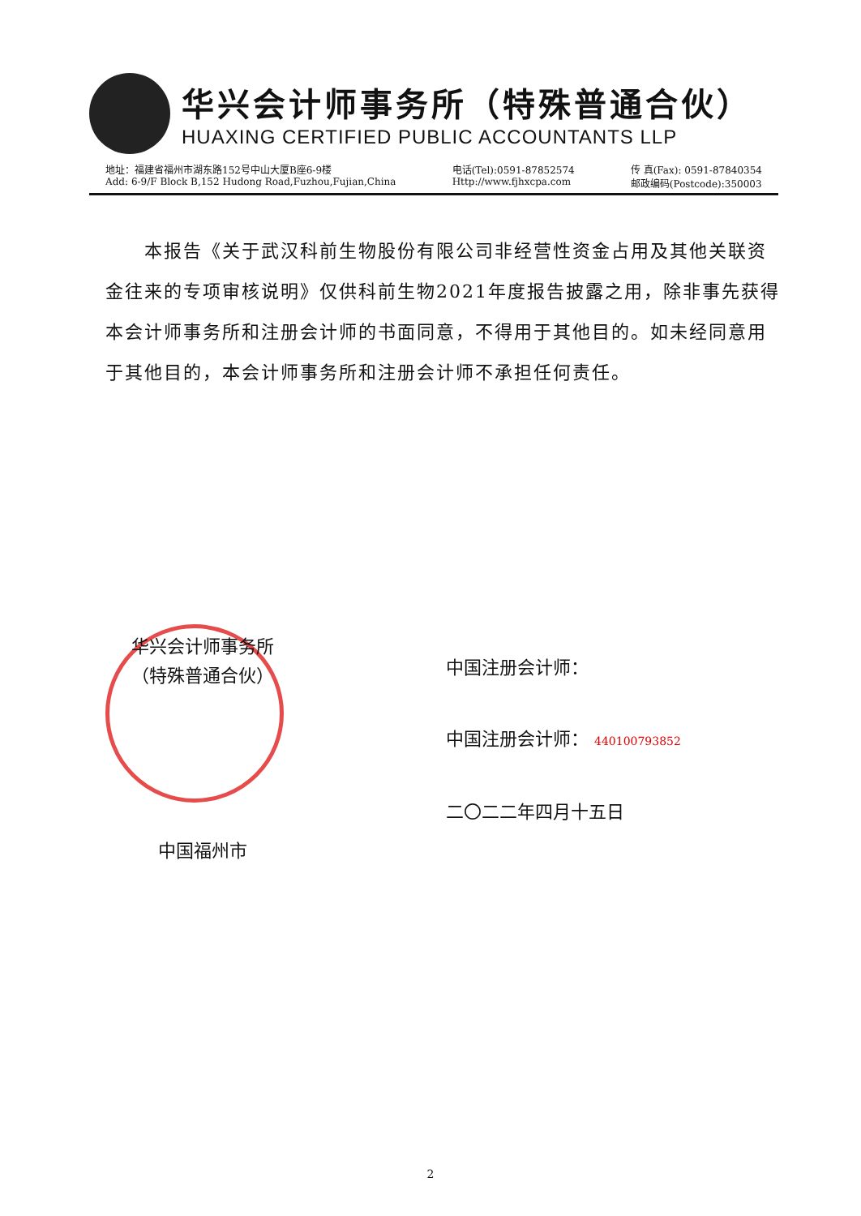华兴会计师事务所（特殊普通合伙）
HUAXING CERTIFIED PUBLIC ACCOUNTANTS LLP
地址：福建省福州市湖东路152号中山大厦B座6-9楼
Add: 6-9/F Block B,152 Hudong Road,Fuzhou,Fujian,China
电话(Tel):0591-87852574
Http://www.fjhxcpa.com
传 真(Fax): 0591-87840354
邮政编码(Postcode):350003
本报告《关于武汉科前生物股份有限公司非经营性资金占用及其他关联资金往来的专项审核说明》仅供科前生物2021年度报告披露之用，除非事先获得本会计师事务所和注册会计师的书面同意，不得用于其他目的。如未经同意用于其他目的，本会计师事务所和注册会计师不承担任何责任。
华兴会计师事务所
（特殊普通合伙）
中国福州市
中国注册会计师：
中国注册会计师： 440100793852
二〇二二年四月十五日
2